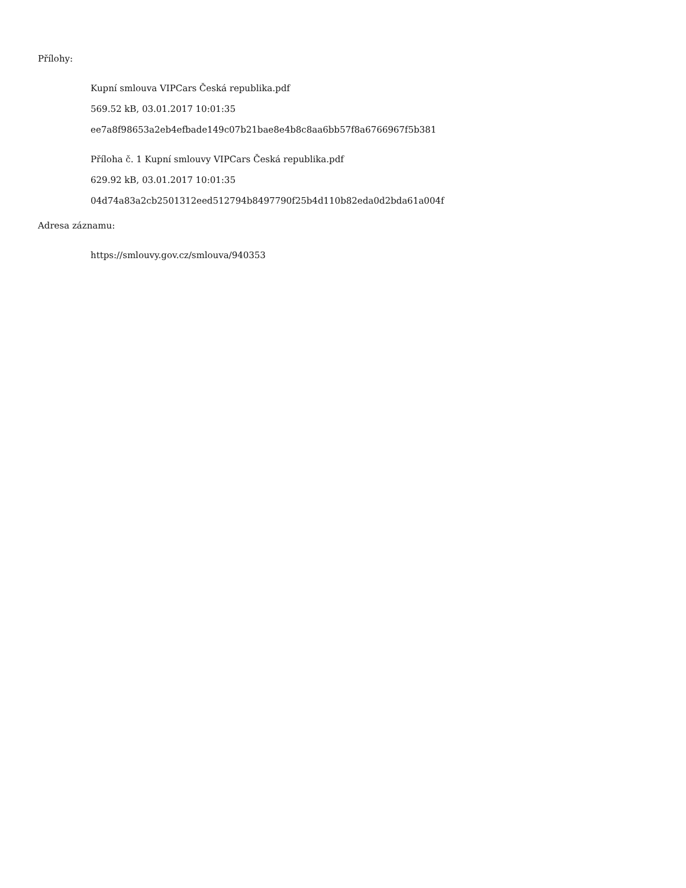Přílohy:
Kupní smlouva VIPCars Česká republika.pdf
569.52 kB, 03.01.2017 10:01:35
ee7a8f98653a2eb4efbade149c07b21bae8e4b8c8aa6bb57f8a6766967f5b381
Příloha č. 1 Kupní smlouvy VIPCars Česká republika.pdf
629.92 kB, 03.01.2017 10:01:35
04d74a83a2cb2501312eed512794b8497790f25b4d110b82eda0d2bda61a004f
Adresa záznamu:
https://smlouvy.gov.cz/smlouva/940353